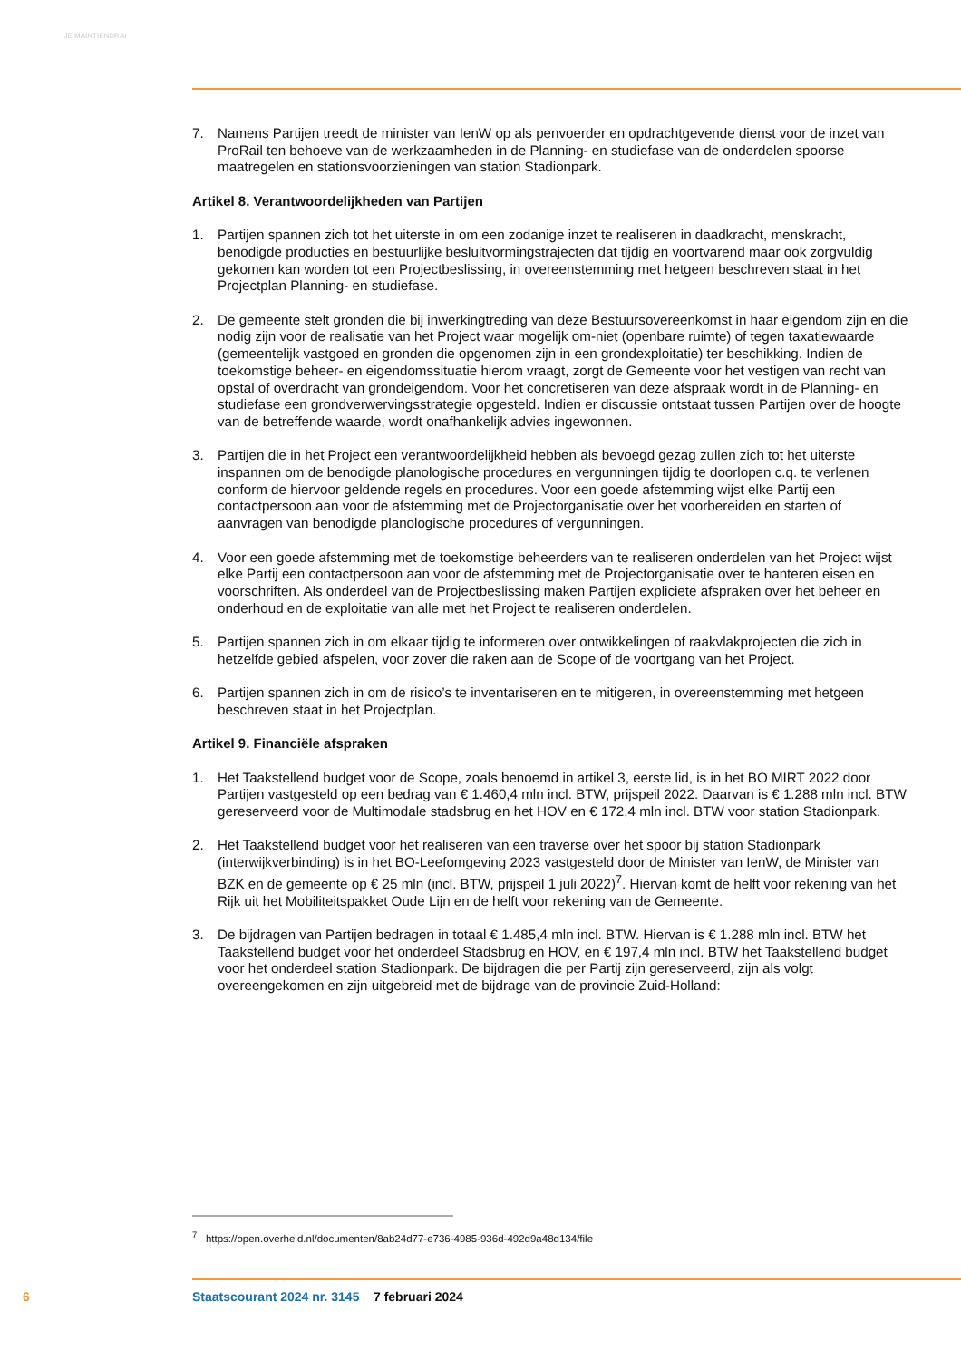JE MAINTIENDRAI
7. Namens Partijen treedt de minister van IenW op als penvoerder en opdrachtgevende dienst voor de inzet van ProRail ten behoeve van de werkzaamheden in de Planning- en studiefase van de onderdelen spoorse maatregelen en stationsvoorzieningen van station Stadionpark.
Artikel 8. Verantwoordelijkheden van Partijen
1. Partijen spannen zich tot het uiterste in om een zodanige inzet te realiseren in daadkracht, menskracht, benodigde producties en bestuurlijke besluitvormingstrajecten dat tijdig en voortvarend maar ook zorgvuldig gekomen kan worden tot een Projectbeslissing, in overeenstemming met hetgeen beschreven staat in het Projectplan Planning- en studiefase.
2. De gemeente stelt gronden die bij inwerkingtreding van deze Bestuursovereenkomst in haar eigendom zijn en die nodig zijn voor de realisatie van het Project waar mogelijk om-niet (openbare ruimte) of tegen taxatiewaarde (gemeentelijk vastgoed en gronden die opgenomen zijn in een grondexploitatie) ter beschikking. Indien de toekomstige beheer- en eigendomssituatie hierom vraagt, zorgt de Gemeente voor het vestigen van recht van opstal of overdracht van grondeigendom. Voor het concretiseren van deze afspraak wordt in de Planning- en studiefase een grondverwervingsstrategie opgesteld. Indien er discussie ontstaat tussen Partijen over de hoogte van de betreffende waarde, wordt onafhankelijk advies ingewonnen.
3. Partijen die in het Project een verantwoordelijkheid hebben als bevoegd gezag zullen zich tot het uiterste inspannen om de benodigde planologische procedures en vergunningen tijdig te doorlopen c.q. te verlenen conform de hiervoor geldende regels en procedures. Voor een goede afstemming wijst elke Partij een contactpersoon aan voor de afstemming met de Projectorganisatie over het voorbereiden en starten of aanvragen van benodigde planologische procedures of vergunningen.
4. Voor een goede afstemming met de toekomstige beheerders van te realiseren onderdelen van het Project wijst elke Partij een contactpersoon aan voor de afstemming met de Projectorganisatie over te hanteren eisen en voorschriften. Als onderdeel van de Projectbeslissing maken Partijen expliciete afspraken over het beheer en onderhoud en de exploitatie van alle met het Project te realiseren onderdelen.
5. Partijen spannen zich in om elkaar tijdig te informeren over ontwikkelingen of raakvlakprojecten die zich in hetzelfde gebied afspelen, voor zover die raken aan de Scope of de voortgang van het Project.
6. Partijen spannen zich in om de risico’s te inventariseren en te mitigeren, in overeenstemming met hetgeen beschreven staat in het Projectplan.
Artikel 9. Financiële afspraken
1. Het Taakstellend budget voor de Scope, zoals benoemd in artikel 3, eerste lid, is in het BO MIRT 2022 door Partijen vastgesteld op een bedrag van € 1.460,4 mln incl. BTW, prijspeil 2022. Daarvan is € 1.288 mln incl. BTW gereserveerd voor de Multimodale stadsbrug en het HOV en € 172,4 mln incl. BTW voor station Stadionpark.
2. Het Taakstellend budget voor het realiseren van een traverse over het spoor bij station Stadionpark (interwijkverbinding) is in het BO-Leefomgeving 2023 vastgesteld door de Minister van IenW, de Minister van BZK en de gemeente op € 25 mln (incl. BTW, prijspeil 1 juli 2022)<sup>7</sup>. Hiervan komt de helft voor rekening van het Rijk uit het Mobiliteitspakket Oude Lijn en de helft voor rekening van de Gemeente.
3. De bijdragen van Partijen bedragen in totaal € 1.485,4 mln incl. BTW. Hiervan is € 1.288 mln incl. BTW het Taakstellend budget voor het onderdeel Stadsbrug en HOV, en € 197,4 mln incl. BTW het Taakstellend budget voor het onderdeel station Stadionpark. De bijdragen die per Partij zijn gereserveerd, zijn als volgt overeengekomen en zijn uitgebreid met de bijdrage van de provincie Zuid-Holland:
<sup>7</sup> https://open.overheid.nl/documenten/8ab24d77-e736-4985-936d-492d9a48d134/file
6 Staatscourant 2024 nr. 3145 7 februari 2024